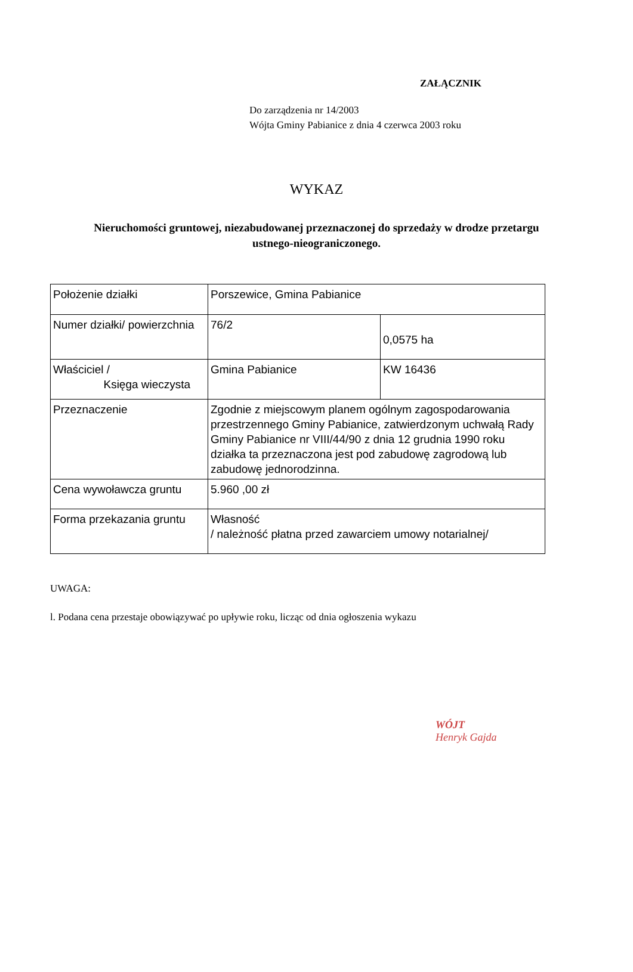ZAŁĄCZNIK
Do zarządzenia nr 14/2003
Wójta Gminy Pabianice z dnia 4 czerwca 2003 roku
WYKAZ
Nieruchomości gruntowej, niezabudowanej przeznaczonej do sprzedaży w drodze przetargu
ustnego-nieograniczonego.
| Położenie działki | Porszewice, Gmina Pabianice | |
| Numer działki/ powierzchnia | 76/2 | 0,0575 ha |
| Właściciel / Księga wieczysta | Gmina Pabianice | KW 16436 |
| Przeznaczenie | Zgodnie z miejscowym planem ogólnym zagospodarowania przestrzennego Gminy Pabianice, zatwierdzonym uchwałą Rady Gminy Pabianice nr VIII/44/90 z dnia 12 grudnia 1990 roku działka ta przeznaczona jest pod zabudowę zagrodową lub zabudowę jednorodzinna. | |
| Cena wywoławcza gruntu | 5.960 ,00 zł | |
| Forma przekazania gruntu | Własność / należność płatna przed zawarciem umowy notarialnej/ | |
UWAGA:
l. Podana cena przestaje obowiązywać po upływie roku, licząc od dnia ogłoszenia wykazu
WÓJT
Henryk Gajda